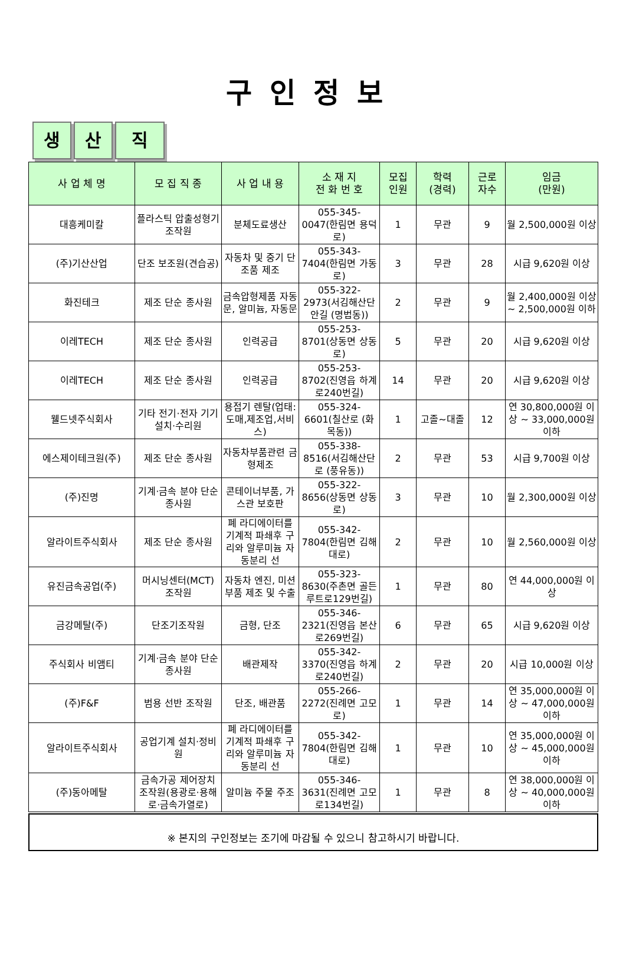구인정보
생산 직
| 사 업 체 명 | 모 집 직 종 | 사 업 내 용 | 소 재 지 전 화 번 호 | 모집 인원 | 학력 (경력) | 근로 자수 | 임금 (만원) |
| --- | --- | --- | --- | --- | --- | --- | --- |
| 대흥케미칼 | 플라스틱 압출성형기 조작원 | 분체도료생산 | 055-345-0047(한림면 용덕로) | 1 | 무관 | 9 | 월 2,500,000원 이상 |
| (주)기산산업 | 단조 보조원(견습공) | 자동차 및 중기 단조품 제조 | 055-343-7404(한림면 가동로) | 3 | 무관 | 28 | 시급 9,620원 이상 |
| 화진테크 | 제조 단순 종사원 | 금속압형제품 자동문, 알미늄, 자동문 | 055-322-2973(서김해산단안길 (명법동)) | 2 | 무관 | 9 | 월 2,400,000원 이상 ~ 2,500,000원 이하 |
| 이레TECH | 제조 단순 종사원 | 인력공급 | 055-253-8701(상동면 상동로) | 5 | 무관 | 20 | 시급 9,620원 이상 |
| 이레TECH | 제조 단순 종사원 | 인력공급 | 055-253-8702(진영읍 하계로240번길) | 14 | 무관 | 20 | 시급 9,620원 이상 |
| 웰드넷주식회사 | 기타 전기·전자 기기 설치·수리원 | 용접기 렌탈(업태: 도매,제조업,서비스) | 055-324-6601(칠산로 (화목동)) | 1 | 고졸~대졸 | 12 | 연 30,800,000원 이상 ~ 33,000,000원 이하 |
| 에스제이테크원(주) | 제조 단순 종사원 | 자동차부품관련 금형제조 | 055-338-8516(서김해산단로 (풍유동)) | 2 | 무관 | 53 | 시급 9,700원 이상 |
| (주)진명 | 기계·금속 분야 단순 종사원 | 콘테이너부품, 가스관 보호판 | 055-322-8656(상동면 상동로) | 3 | 무관 | 10 | 월 2,300,000원 이상 |
| 알라이트주식회사 | 제조 단순 종사원 | 폐 라디에이터를 기계적 파쇄후 구리와 알루미늄 자동분리 선 | 055-342-7804(한림면 김해대로) | 2 | 무관 | 10 | 월 2,560,000원 이상 |
| 유진금속공업(주) | 머시닝센터(MCT) 조작원 | 자동차 엔진, 미션 부품 제조 및 수출 | 055-323-8630(주촌면 골든루트로129번길) | 1 | 무관 | 80 | 연 44,000,000원 이상 |
| 금강메탈(주) | 단조기조작원 | 금형, 단조 | 055-346-2321(진영읍 본산로269번길) | 6 | 무관 | 65 | 시급 9,620원 이상 |
| 주식회사 비앰티 | 기계·금속 분야 단순 종사원 | 배관제작 | 055-342-3370(진영읍 하계로240번길) | 2 | 무관 | 20 | 시급 10,000원 이상 |
| (주)F&F | 범용 선반 조작원 | 단조, 배관품 | 055-266-2272(진례면 고모로) | 1 | 무관 | 14 | 연 35,000,000원 이상 ~ 47,000,000원 이하 |
| 알라이트주식회사 | 공업기계 설치·정비원 | 폐 라디에이터를 기계적 파쇄후 구리와 알루미늄 자동분리 선 | 055-342-7804(한림면 김해대로) | 1 | 무관 | 10 | 연 35,000,000원 이상 ~ 45,000,000원 이하 |
| (주)동아메탈 | 금속가공 제어장치 조작원(용광로·용해로·금속가열로) | 알미늄 주물 주조 | 055-346-3631(진례면 고모로134번길) | 1 | 무관 | 8 | 연 38,000,000원 이상 ~ 40,000,000원 이하 |
※ 본지의 구인정보는 조기에 마감될 수 있으니 참고하시기 바랍니다.